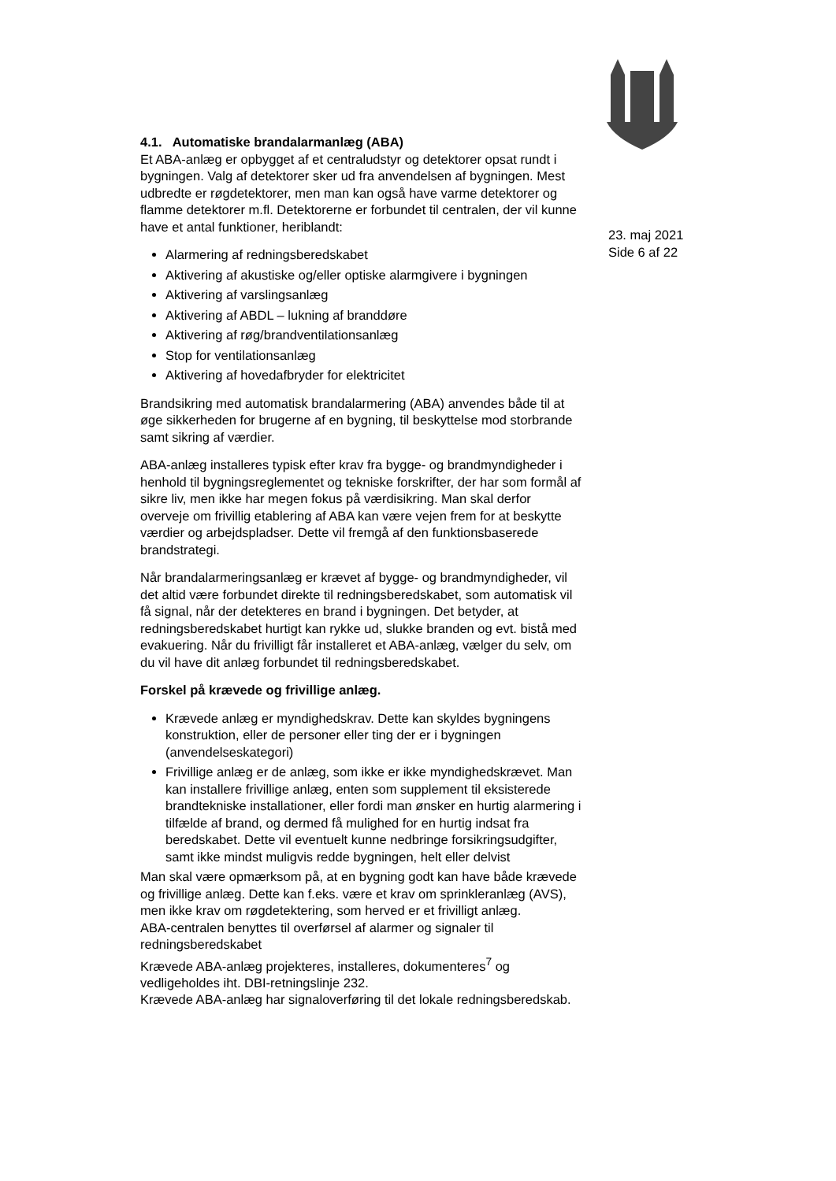23. maj 2021
Side 6 af 22
4.1. Automatiske brandalarmanlæg (ABA)
Et ABA-anlæg er opbygget af et centraludstyr og detektorer opsat rundt i bygningen. Valg af detektorer sker ud fra anvendelsen af bygningen. Mest udbredte er røgdetektorer, men man kan også have varme detektorer og flamme detektorer m.fl. Detektorerne er forbundet til centralen, der vil kunne have et antal funktioner, heriblandt:
Alarmering af redningsberedskabet
Aktivering af akustiske og/eller optiske alarmgivere i bygningen
Aktivering af varslingsanlæg
Aktivering af ABDL – lukning af branddøre
Aktivering af røg/brandventilationsanlæg
Stop for ventilationsanlæg
Aktivering af hovedafbryder for elektricitet
Brandsikring med automatisk brandalarmering (ABA) anvendes både til at øge sikkerheden for brugerne af en bygning, til beskyttelse mod storbrande samt sikring af værdier.
ABA-anlæg installeres typisk efter krav fra bygge- og brandmyndigheder i henhold til bygningsreglementet og tekniske forskrifter, der har som formål af sikre liv, men ikke har megen fokus på værdisikring. Man skal derfor overveje om frivillig etablering af ABA kan være vejen frem for at beskytte værdier og arbejdspladser. Dette vil fremgå af den funktionsbaserede brandstrategi.
Når brandalarmeringsanlæg er krævet af bygge- og brandmyndigheder, vil det altid være forbundet direkte til redningsberedskabet, som automatisk vil få signal, når der detekteres en brand i bygningen. Det betyder, at redningsberedskabet hurtigt kan rykke ud, slukke branden og evt. bistå med evakuering. Når du frivilligt får installeret et ABA-anlæg, vælger du selv, om du vil have dit anlæg forbundet til redningsberedskabet.
Forskel på krævede og frivillige anlæg.
Krævede anlæg er myndighedskrav. Dette kan skyldes bygningens konstruktion, eller de personer eller ting der er i bygningen (anvendelseskategori)
Frivillige anlæg er de anlæg, som ikke er ikke myndighedskrævet. Man kan installere frivillige anlæg, enten som supplement til eksisterede brandtekniske installationer, eller fordi man ønsker en hurtig alarmering i tilfælde af brand, og dermed få mulighed for en hurtig indsat fra beredskabet. Dette vil eventuelt kunne nedbringe forsikringsudgifter, samt ikke mindst muligvis redde bygningen, helt eller delvist
Man skal være opmærksom på, at en bygning godt kan have både krævede og frivillige anlæg. Dette kan f.eks. være et krav om sprinkleranlæg (AVS), men ikke krav om røgdetektering, som herved er et frivilligt anlæg.
ABA-centralen benyttes til overførsel af alarmer og signaler til redningsberedskabet
Krævede ABA-anlæg projekteres, installeres, dokumenteres<sup>7</sup> og vedligeholdes iht. DBI-retningslinje 232.
Krævede ABA-anlæg har signaloverføring til det lokale redningsberedskab.